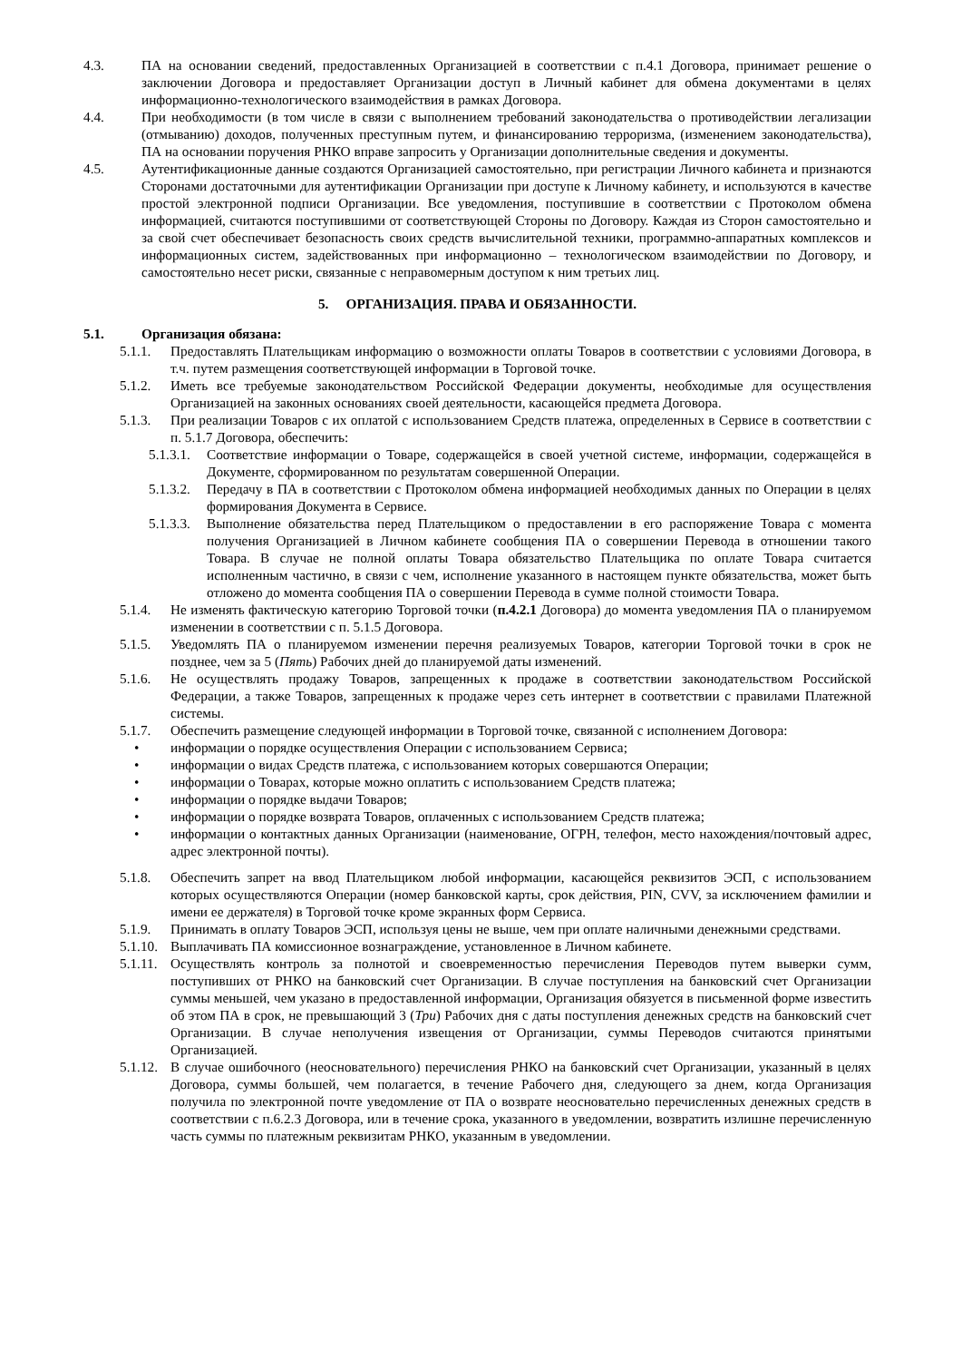4.3. ПА на основании сведений, предоставленных Организацией в соответствии с п.4.1 Договора, принимает решение о заключении Договора и предоставляет Организации доступ в Личный кабинет для обмена документами в целях информационно-технологического взаимодействия в рамках Договора.
4.4. При необходимости (в том числе в связи с выполнением требований законодательства о противодействии легализации (отмыванию) доходов, полученных преступным путем, и финансированию терроризма, (изменением законодательства), ПА на основании поручения РНКО вправе запросить у Организации дополнительные сведения и документы.
4.5. Аутентификационные данные создаются Организацией самостоятельно, при регистрации Личного кабинета и признаются Сторонами достаточными для аутентификации Организации при доступе к Личному кабинету, и используются в качестве простой электронной подписи Организации. Все уведомления, поступившие в соответствии с Протоколом обмена информацией, считаются поступившими от соответствующей Стороны по Договору. Каждая из Сторон самостоятельно и за свой счет обеспечивает безопасность своих средств вычислительной техники, программно-аппаратных комплексов и информационных систем, задействованных при информационно – технологическом взаимодействии по Договору, и самостоятельно несет риски, связанные с неправомерным доступом к ним третьих лиц.
5. ОРГАНИЗАЦИЯ. ПРАВА И ОБЯЗАННОСТИ.
5.1. Организация обязана:
5.1.1. Предоставлять Плательщикам информацию о возможности оплаты Товаров в соответствии с условиями Договора, в т.ч. путем размещения соответствующей информации в Торговой точке.
5.1.2. Иметь все требуемые законодательством Российской Федерации документы, необходимые для осуществления Организацией на законных основаниях своей деятельности, касающейся предмета Договора.
5.1.3. При реализации Товаров с их оплатой с использованием Средств платежа, определенных в Сервисе в соответствии с п. 5.1.7 Договора, обеспечить:
5.1.3.1. Соответствие информации о Товаре, содержащейся в своей учетной системе, информации, содержащейся в Документе, сформированном по результатам совершенной Операции.
5.1.3.2. Передачу в ПА в соответствии с Протоколом обмена информацией необходимых данных по Операции в целях формирования Документа в Сервисе.
5.1.3.3. Выполнение обязательства перед Плательщиком о предоставлении в его распоряжение Товара с момента получения Организацией в Личном кабинете сообщения ПА о совершении Перевода в отношении такого Товара. В случае не полной оплаты Товара обязательство Плательщика по оплате Товара считается исполненным частично, в связи с чем, исполнение указанного в настоящем пункте обязательства, может быть отложено до момента сообщения ПА о совершении Перевода в сумме полной стоимости Товара.
5.1.4. Не изменять фактическую категорию Торговой точки (п.4.2.1 Договора) до момента уведомления ПА о планируемом изменении в соответствии с п. 5.1.5 Договора.
5.1.5. Уведомлять ПА о планируемом изменении перечня реализуемых Товаров, категории Торговой точки в срок не позднее, чем за 5 (Пять) Рабочих дней до планируемой даты изменений.
5.1.6. Не осуществлять продажу Товаров, запрещенных к продаже в соответствии законодательством Российской Федерации, а также Товаров, запрещенных к продаже через сеть интернет в соответствии с правилами Платежной системы.
5.1.7. Обеспечить размещение следующей информации в Торговой точке, связанной с исполнением Договора:
• информации о порядке осуществления Операции с использованием Сервиса;
• информации о видах Средств платежа, с использованием которых совершаются Операции;
• информации о Товарах, которые можно оплатить с использованием Средств платежа;
• информации о порядке выдачи Товаров;
• информации о порядке возврата Товаров, оплаченных с использованием Средств платежа;
• информации о контактных данных Организации (наименование, ОГРН, телефон, место нахождения/почтовый адрес, адрес электронной почты).
5.1.8. Обеспечить запрет на ввод Плательщиком любой информации, касающейся реквизитов ЭСП, с использованием которых осуществляются Операции (номер банковской карты, срок действия, PIN, CVV, за исключением фамилии и имени ее держателя) в Торговой точке кроме экранных форм Сервиса.
5.1.9. Принимать в оплату Товаров ЭСП, используя цены не выше, чем при оплате наличными денежными средствами.
5.1.10. Выплачивать ПА комиссионное вознаграждение, установленное в Личном кабинете.
5.1.11. Осуществлять контроль за полнотой и своевременностью перечисления Переводов путем выверки сумм, поступивших от РНКО на банковский счет Организации. В случае поступления на банковский счет Организации суммы меньшей, чем указано в предоставленной информации, Организация обязуется в письменной форме известить об этом ПА в срок, не превышающий 3 (Три) Рабочих дня с даты поступления денежных средств на банковский счет Организации. В случае неполучения извещения от Организации, суммы Переводов считаются принятыми Организацией.
5.1.12. В случае ошибочного (неосновательного) перечисления РНКО на банковский счет Организации, указанный в целях Договора, суммы большей, чем полагается, в течение Рабочего дня, следующего за днем, когда Организация получила по электронной почте уведомление от ПА о возврате неосновательно перечисленных денежных средств в соответствии с п.6.2.3 Договора, или в течение срока, указанного в уведомлении, возвратить излишне перечисленную часть суммы по платежным реквизитам РНКО, указанным в уведомлении.